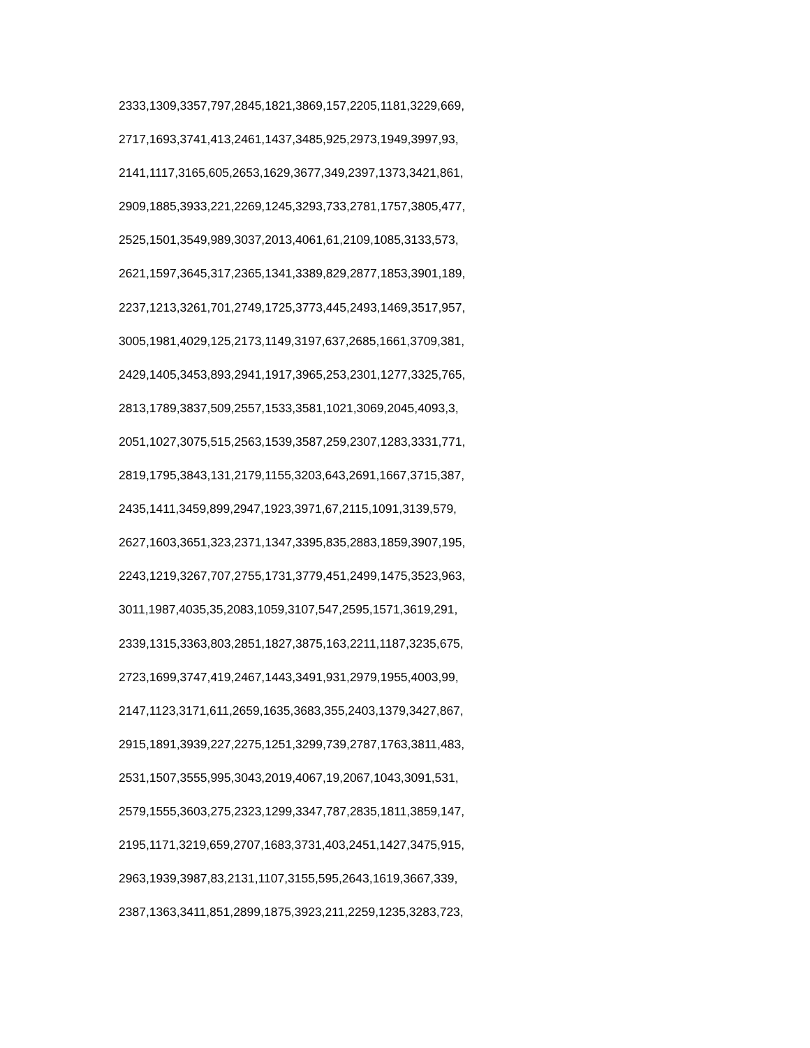2333,1309,3357,797,2845,1821,3869,157,2205,1181,3229,669,
2717,1693,3741,413,2461,1437,3485,925,2973,1949,3997,93,
2141,1117,3165,605,2653,1629,3677,349,2397,1373,3421,861,
2909,1885,3933,221,2269,1245,3293,733,2781,1757,3805,477,
2525,1501,3549,989,3037,2013,4061,61,2109,1085,3133,573,
2621,1597,3645,317,2365,1341,3389,829,2877,1853,3901,189,
2237,1213,3261,701,2749,1725,3773,445,2493,1469,3517,957,
3005,1981,4029,125,2173,1149,3197,637,2685,1661,3709,381,
2429,1405,3453,893,2941,1917,3965,253,2301,1277,3325,765,
2813,1789,3837,509,2557,1533,3581,1021,3069,2045,4093,3,
2051,1027,3075,515,2563,1539,3587,259,2307,1283,3331,771,
2819,1795,3843,131,2179,1155,3203,643,2691,1667,3715,387,
2435,1411,3459,899,2947,1923,3971,67,2115,1091,3139,579,
2627,1603,3651,323,2371,1347,3395,835,2883,1859,3907,195,
2243,1219,3267,707,2755,1731,3779,451,2499,1475,3523,963,
3011,1987,4035,35,2083,1059,3107,547,2595,1571,3619,291,
2339,1315,3363,803,2851,1827,3875,163,2211,1187,3235,675,
2723,1699,3747,419,2467,1443,3491,931,2979,1955,4003,99,
2147,1123,3171,611,2659,1635,3683,355,2403,1379,3427,867,
2915,1891,3939,227,2275,1251,3299,739,2787,1763,3811,483,
2531,1507,3555,995,3043,2019,4067,19,2067,1043,3091,531,
2579,1555,3603,275,2323,1299,3347,787,2835,1811,3859,147,
2195,1171,3219,659,2707,1683,3731,403,2451,1427,3475,915,
2963,1939,3987,83,2131,1107,3155,595,2643,1619,3667,339,
2387,1363,3411,851,2899,1875,3923,211,2259,1235,3283,723,